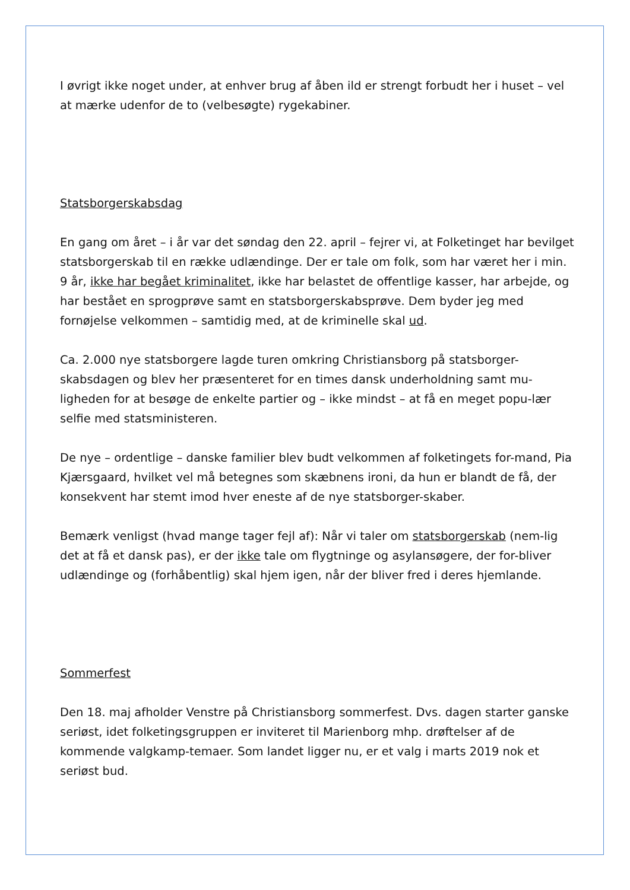I øvrigt ikke noget under, at enhver brug af åben ild er strengt forbudt her i huset – vel at mærke udenfor de to (velbesøgte) rygekabiner.
Statsborgerskabsdag
En gang om året – i år var det søndag den 22. april – fejrer vi, at Folketinget har bevilget statsborgerskab til en række udlændinge. Der er tale om folk, som har været her i min. 9 år, ikke har begået kriminalitet, ikke har belastet de offentlige kasser, har arbejde, og har bestået en sprogprøve samt en statsborgerskabsprøve. Dem byder jeg med fornøjelse velkommen – samtidig med, at de kriminelle skal ud.
Ca. 2.000 nye statsborgere lagde turen omkring Christiansborg på statsborger-skabsdagen og blev her præsenteret for en times dansk underholdning samt mu-ligheden for at besøge de enkelte partier og – ikke mindst – at få en meget popu-lær selfie med statsministeren.
De nye – ordentlige – danske familier blev budt velkommen af folketingets for-mand, Pia Kjærsgaard, hvilket vel må betegnes som skæbnens ironi, da hun er blandt de få, der konsekvent har stemt imod hver eneste af de nye statsborger-skaber.
Bemærk venligst (hvad mange tager fejl af): Når vi taler om statsborgerskab (nem-lig det at få et dansk pas), er der ikke tale om flygtninge og asylansøgere, der for-bliver udlændinge og (forhåbentlig) skal hjem igen, når der bliver fred i deres hjemlande.
Sommerfest
Den 18. maj afholder Venstre på Christiansborg sommerfest. Dvs. dagen starter ganske seriøst, idet folketingsgruppen er inviteret til Marienborg mhp. drøftelser af de kommende valgkamp-temaer. Som landet ligger nu, er et valg i marts 2019 nok et seriøst bud.